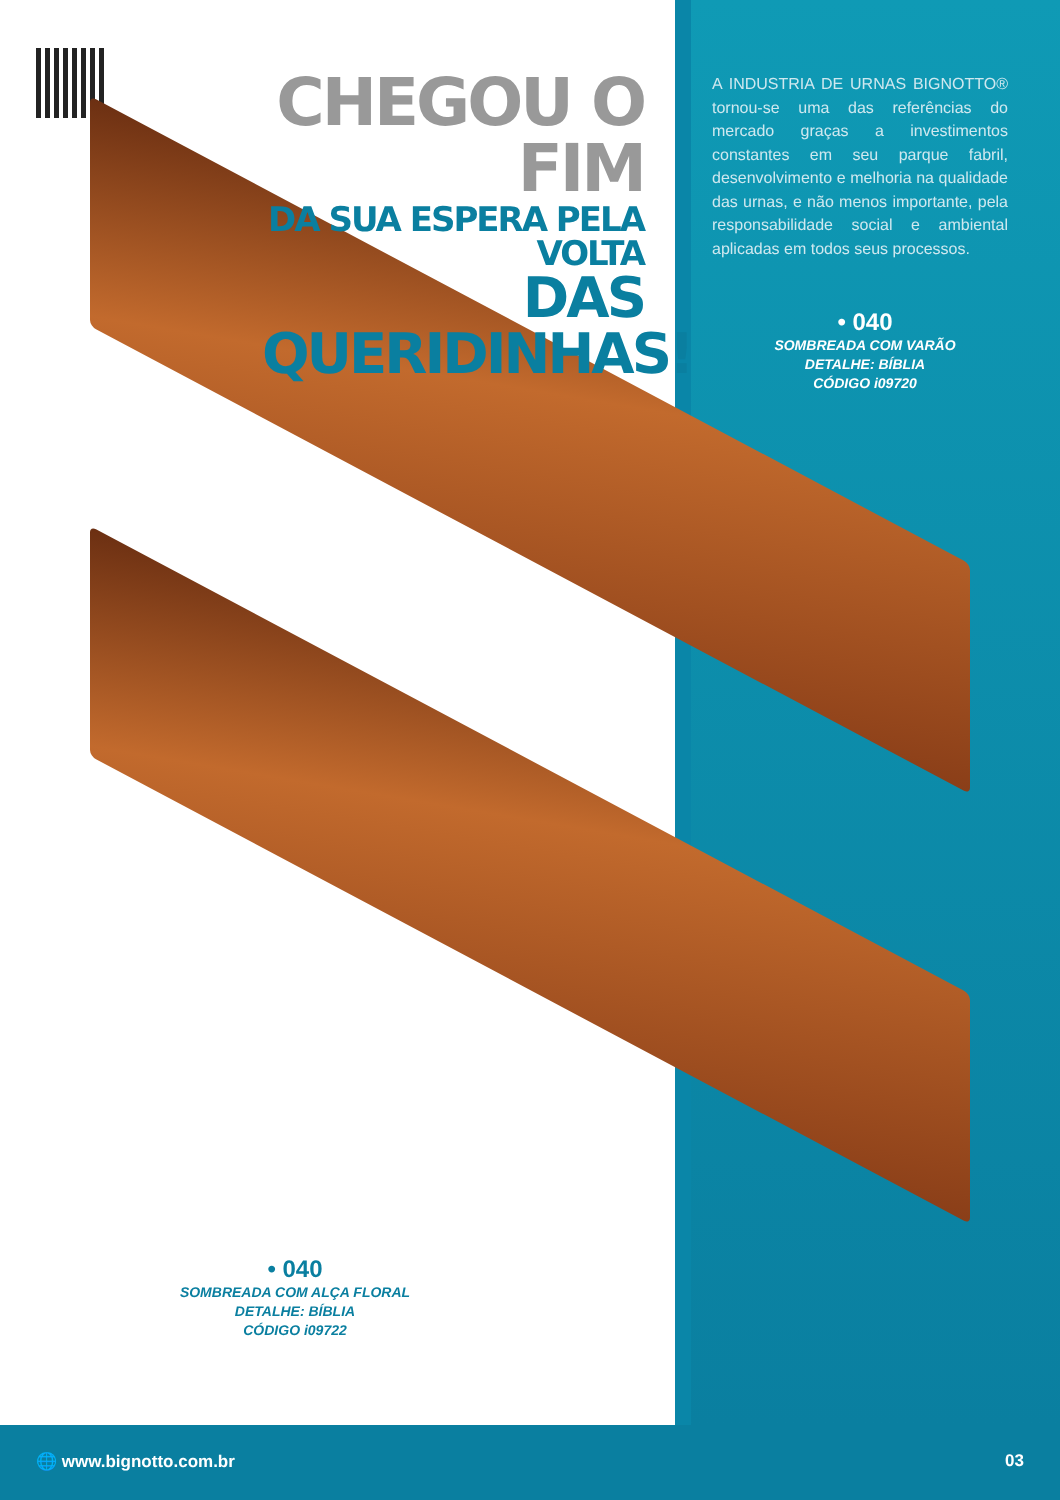CHEGOU O FIM
DA SUA ESPERA PELA VOLTA
DAS QUERIDINHAS!
A INDUSTRIA DE URNAS BIGNOTTO® tornou-se uma das referências do mercado graças a investimentos constantes em seu parque fabril, desenvolvimento e melhoria na qualidade das urnas, e não menos importante, pela responsabilidade social e ambiental aplicadas em todos seus processos.
• 040
SOMBREADA COM VARÃO
DETALHE: BÍBLIA
CÓDIGO i09720
• 040
SOMBREADA COM ALÇA FLORAL
DETALHE: BÍBLIA
CÓDIGO i09722
🌐 www.bignotto.com.br 03